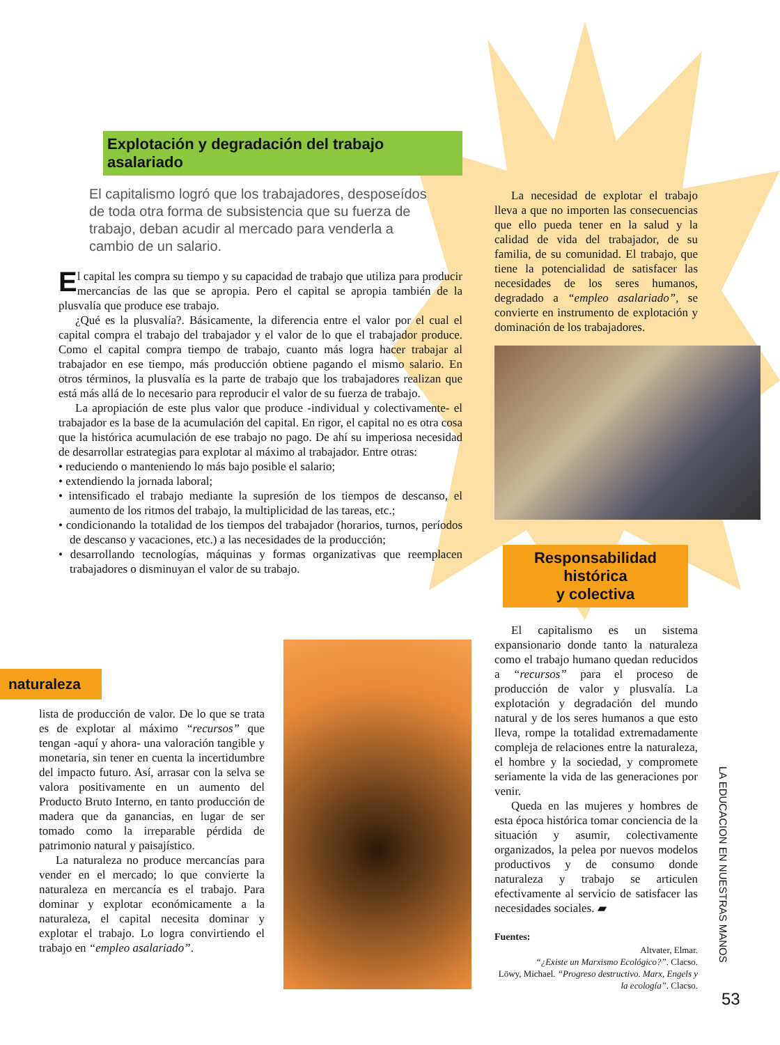Explotación y degradación del trabajo asalariado
El capitalismo logró que los trabajadores, desposeídos de toda otra forma de subsistencia que su fuerza de trabajo, deban acudir al mercado para venderla a cambio de un salario.
El capital les compra su tiempo y su capacidad de trabajo que utiliza para producir mercancías de las que se apropia. Pero el capital se apropia también de la plusvalía que produce ese trabajo.
¿Qué es la plusvalía?. Básicamente, la diferencia entre el valor por el cual el capital compra el trabajo del trabajador y el valor de lo que el trabajador produce. Como el capital compra tiempo de trabajo, cuanto más logra hacer trabajar al trabajador en ese tiempo, más producción obtiene pagando el mismo salario. En otros términos, la plusvalía es la parte de trabajo que los trabajadores realizan que está más allá de lo necesario para reproducir el valor de su fuerza de trabajo.
La apropiación de este plus valor que produce -individual y colectivamente- el trabajador es la base de la acumulación del capital. En rigor, el capital no es otra cosa que la histórica acumulación de ese trabajo no pago. De ahí su imperiosa necesidad de desarrollar estrategias para explotar al máximo al trabajador. Entre otras:
• reduciendo o manteniendo lo más bajo posible el salario;
• extendiendo la jornada laboral;
• intensificado el trabajo mediante la supresión de los tiempos de descanso, el aumento de los ritmos del trabajo, la multiplicidad de las tareas, etc.;
• condicionando la totalidad de los tiempos del trabajador (horarios, turnos, períodos de descanso y vacaciones, etc.) a las necesidades de la producción;
• desarrollando tecnologías, máquinas y formas organizativas que reemplacen trabajadores o disminuyan el valor de su trabajo.
La necesidad de explotar el trabajo lleva a que no importen las consecuencias que ello pueda tener en la salud y la calidad de vida del trabajador, de su familia, de su comunidad. El trabajo, que tiene la potencialidad de satisfacer las necesidades de los seres humanos, degradado a “empleo asalariado”, se convierte en instrumento de explotación y dominación de los trabajadores.
Responsabilidad histórica
y colectiva
El capitalismo es un sistema expansionario donde tanto la naturaleza como el trabajo humano quedan reducidos a “recursos” para el proceso de producción de valor y plusvalía. La explotación y degradación del mundo natural y de los seres humanos a que esto lleva, rompe la totalidad extremadamente compleja de relaciones entre la naturaleza, el hombre y la sociedad, y compromete seriamente la vida de las generaciones por venir.
Queda en las mujeres y hombres de esta época histórica tomar conciencia de la situación y asumir, colectivamente organizados, la pelea por nuevos modelos productivos y de consumo donde naturaleza y trabajo se articulen efectivamente al servicio de satisfacer las necesidades sociales. ▰
Fuentes:
Altvater, Elmar.
“¿Existe un Marxismo Ecológico?”. Clacso.
Löwy, Michael. “Progreso destructivo. Marx, Engels y la ecología”. Clacso.
naturaleza
lista de producción de valor. De lo que se trata es de explotar al máximo “recursos” que tengan -aquí y ahora- una valoración tangible y monetaria, sin tener en cuenta la incertidumbre del impacto futuro. Así, arrasar con la selva se valora positivamente en un aumento del Producto Bruto Interno, en tanto producción de madera que da ganancias, en lugar de ser tomado como la irreparable pérdida de patrimonio natural y paisajístico.
La naturaleza no produce mercancías para vender en el mercado; lo que convierte la naturaleza en mercancía es el trabajo. Para dominar y explotar económicamente a la naturaleza, el capital necesita dominar y explotar el trabajo. Lo logra convirtiendo el trabajo en “empleo asalariado”.
LA EDUCACION EN NUESTRAS MANOS
53